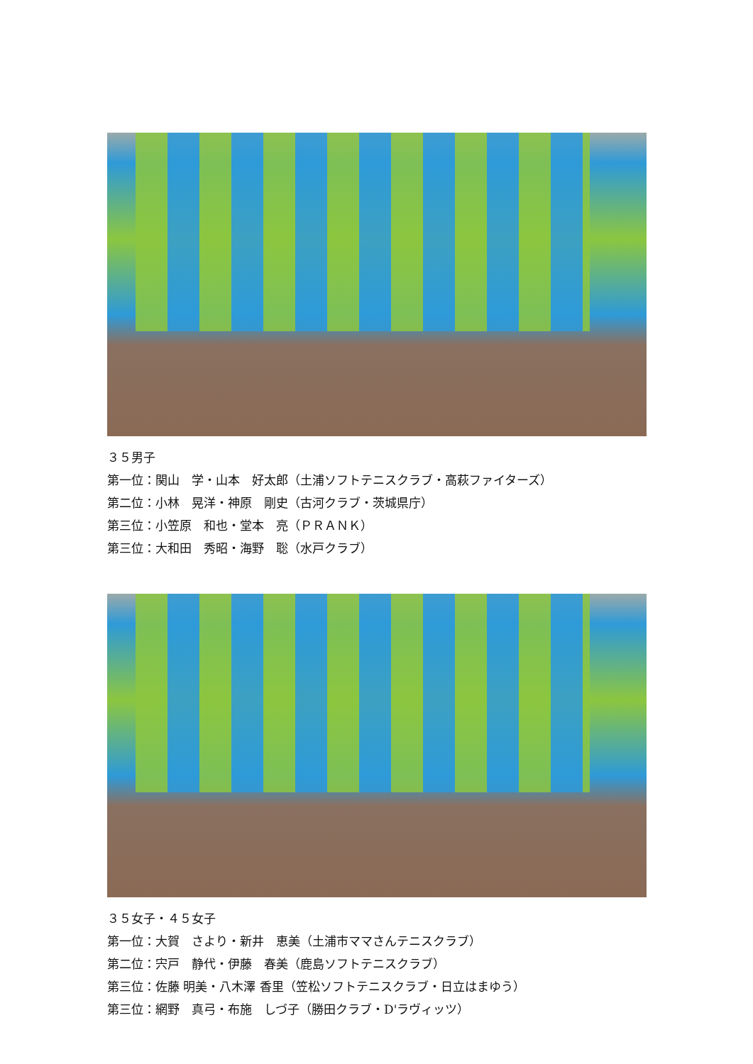３５男子
第一位：関山　学・山本　好太郎（土浦ソフトテニスクラブ・高萩ファイターズ）
第二位：小林　晃洋・神原　剛史（古河クラブ・茨城県庁）
第三位：小笠原　和也・堂本　亮（ＰＲＡＮＫ）
第三位：大和田　秀昭・海野　聡（水戸クラブ）
３５女子・４５女子
第一位：大賀　さより・新井　恵美（土浦市ママさんテニスクラブ）
第二位：宍戸　静代・伊藤　春美（鹿島ソフトテニスクラブ）
第三位：佐藤 明美・八木澤 香里（笠松ソフトテニスクラブ・日立はまゆう）
第三位：網野　真弓・布施　しづ子（勝田クラブ・D'ラヴィッツ）